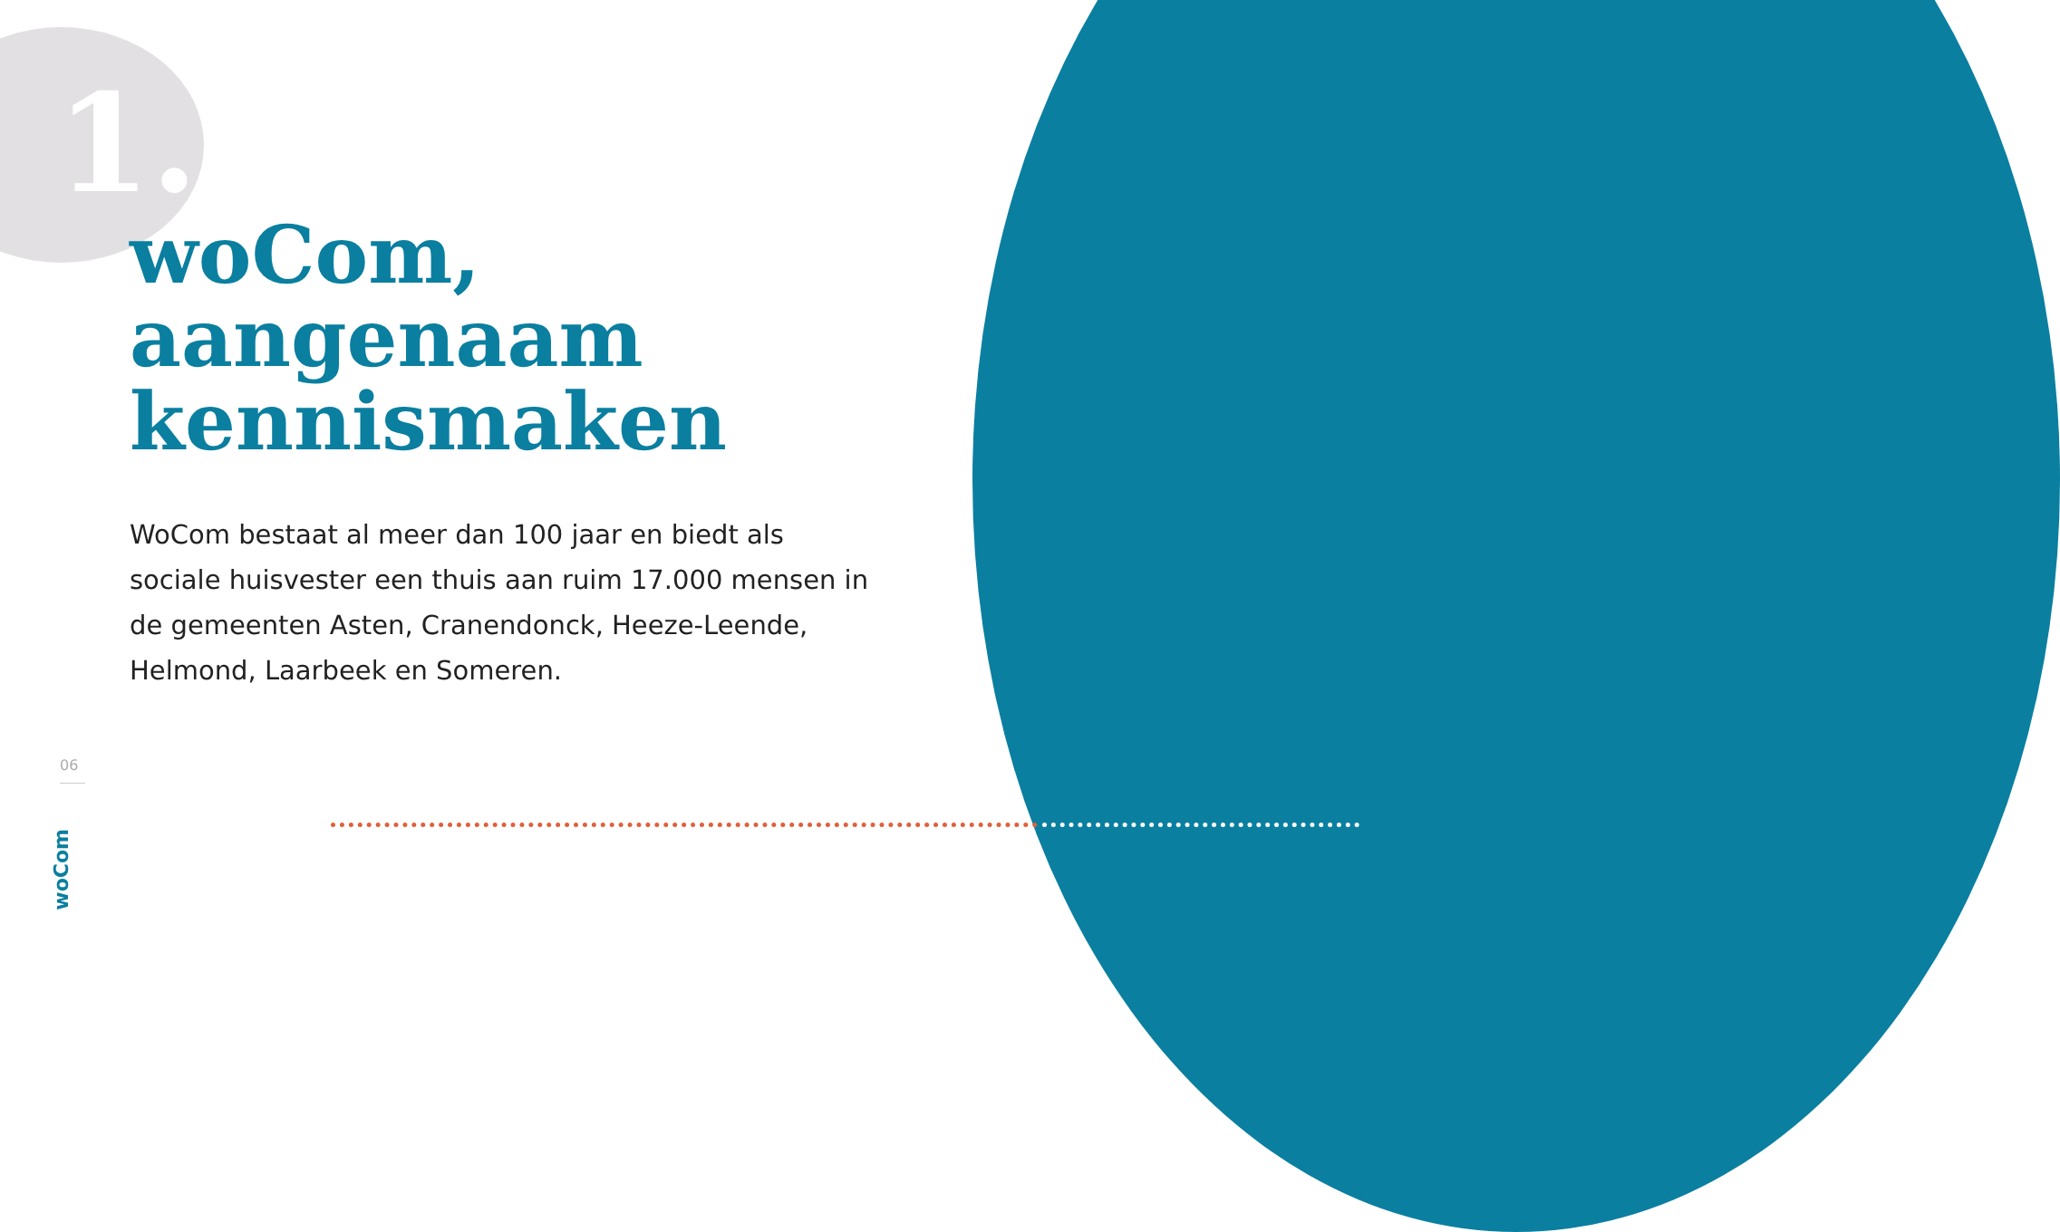1.
woCom,
aangenaam
kennismaken
WoCom bestaat al meer dan 100 jaar en biedt als sociale huisvester een thuis aan ruim 17.000 mensen in de gemeenten Asten, Cranendonck, Heeze-Leende, Helmond, Laarbeek en Someren.
06
woCom